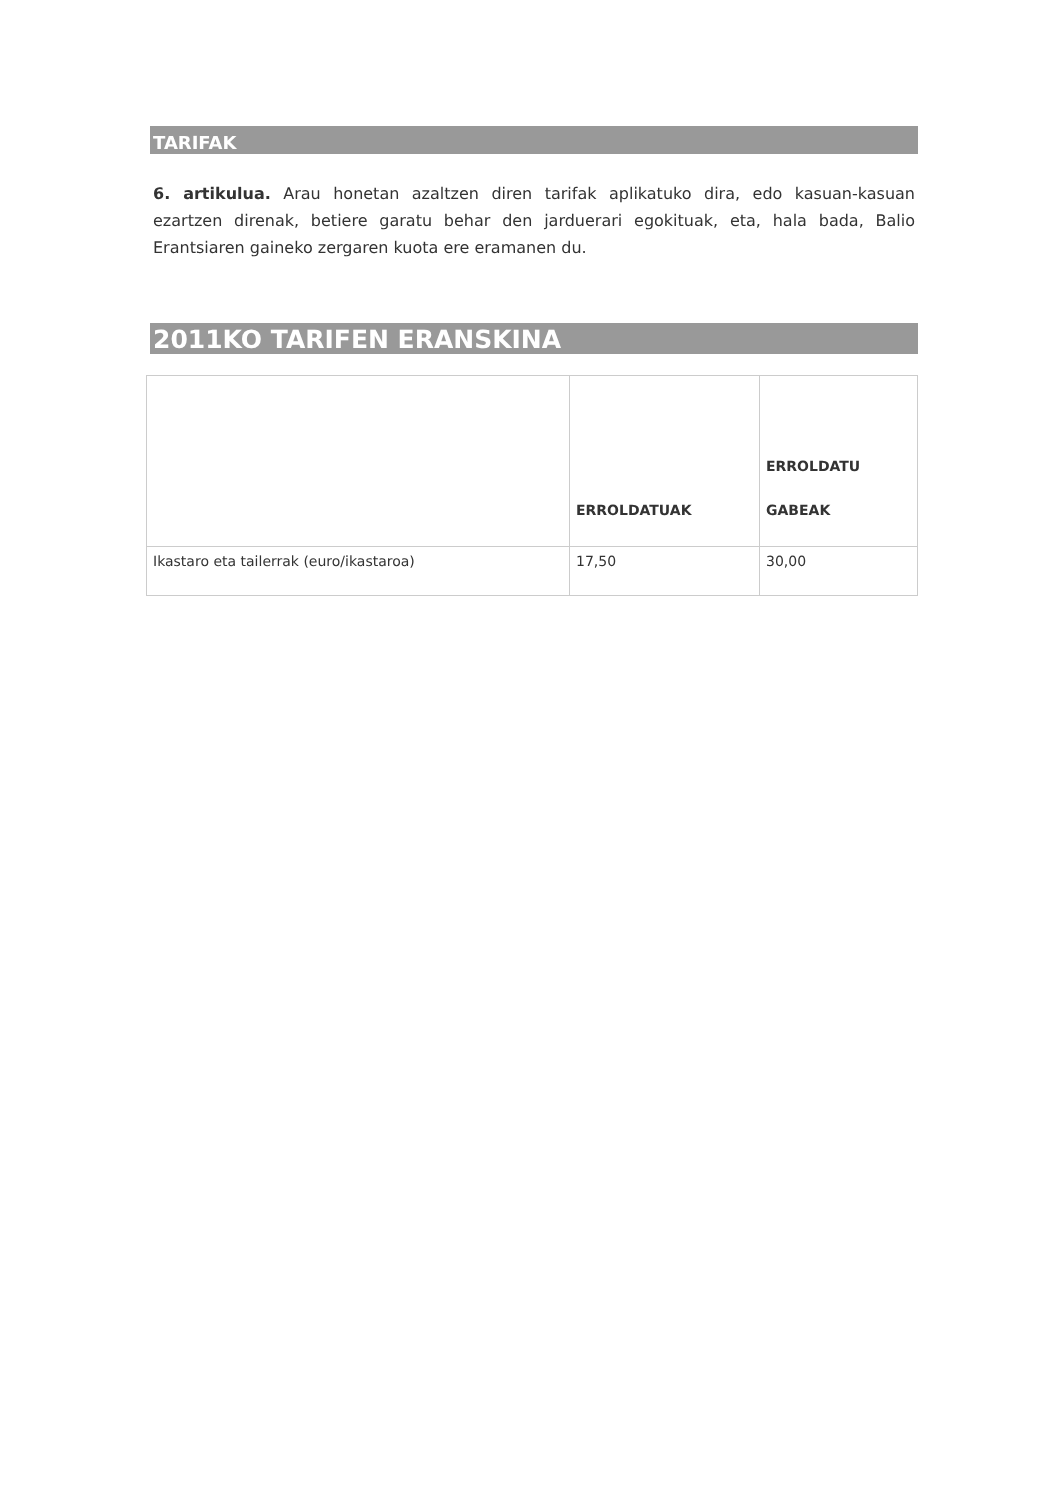TARIFAK
6. artikulua. Arau honetan azaltzen diren tarifak aplikatuko dira, edo kasuan-kasuan ezartzen direnak, betiere garatu behar den jarduerari egokituak, eta, hala bada, Balio Erantsiaren gaineko zergaren kuota ere eramanen du.
2011KO TARIFEN ERANSKINA
| | ERROLDATUAK | ERROLDATU GABEAK |
| --- | --- | --- |
| Ikastaro eta tailerrak (euro/ikastaroa) | 17,50 | 30,00 |